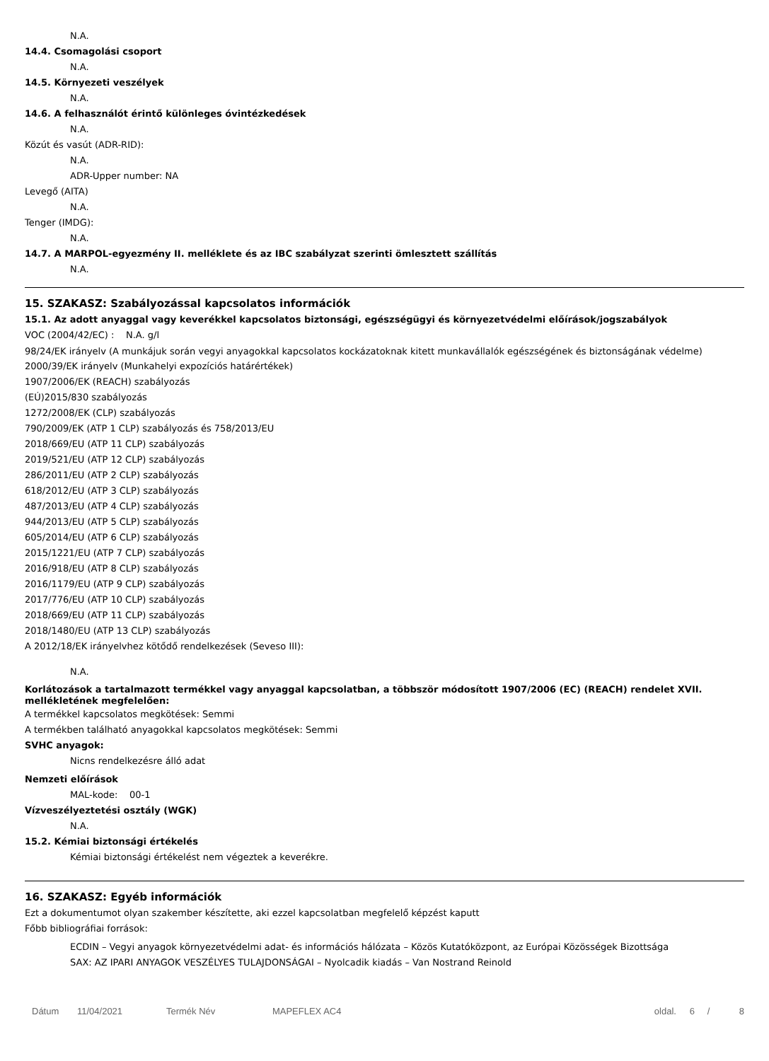N.A.
14.4. Csomagolási csoport
N.A.
14.5. Környezeti veszélyek
N.A.
14.6. A felhasználót érintő különleges óvintézkedések
N.A.
Közút és vasút (ADR-RID):
N.A.
ADR-Upper number: NA
Levegő (AITA)
N.A.
Tenger (IMDG):
N.A.
14.7. A MARPOL-egyezmény II. melléklete és az IBC szabályzat szerinti ömlesztett szállítás
N.A.
15. SZAKASZ: Szabályozással kapcsolatos információk
15.1. Az adott anyaggal vagy keverékkel kapcsolatos biztonsági, egészségügyi és környezetvédelmi előírások/jogszabályok
VOC (2004/42/EC) : N.A. g/l
98/24/EK irányelv (A munkájuk során vegyi anyagokkal kapcsolatos kockázatoknak kitett munkavállalók egészségének és biztonságának védelme)
2000/39/EK irányelv (Munkahelyi expozíciós határértékek)
1907/2006/EK (REACH) szabályozás
(EÚ)2015/830 szabályozás
1272/2008/EK (CLP) szabályozás
790/2009/EK (ATP 1 CLP) szabályozás és 758/2013/EU
2018/669/EU (ATP 11 CLP) szabályozás
2019/521/EU (ATP 12 CLP) szabályozás
286/2011/EU (ATP 2 CLP) szabályozás
618/2012/EU (ATP 3 CLP) szabályozás
487/2013/EU (ATP 4 CLP) szabályozás
944/2013/EU (ATP 5 CLP) szabályozás
605/2014/EU (ATP 6 CLP) szabályozás
2015/1221/EU (ATP 7 CLP) szabályozás
2016/918/EU (ATP 8 CLP) szabályozás
2016/1179/EU (ATP 9 CLP) szabályozás
2017/776/EU (ATP 10 CLP) szabályozás
2018/669/EU (ATP 11 CLP) szabályozás
2018/1480/EU (ATP 13 CLP) szabályozás
A 2012/18/EK irányelvhez kötődő rendelkezések (Seveso III):
N.A.
Korlátozások a tartalmazott termékkel vagy anyaggal kapcsolatban, a többször módosított 1907/2006 (EC) (REACH) rendelet XVII. mellékletének megfelelően:
A termékkel kapcsolatos megkötések: Semmi
A termékben található anyagokkal kapcsolatos megkötések: Semmi
SVHC anyagok:
Nicns rendelkezésre álló adat
Nemzeti előírások
MAL-kode: 00-1
Vízveszélyeztetési osztály (WGK)
N.A.
15.2. Kémiai biztonsági értékelés
Kémiai biztonsági értékelést nem végeztek a keverékre.
16. SZAKASZ: Egyéb információk
Ezt a dokumentumot olyan szakember készítette, aki ezzel kapcsolatban megfelelő képzést kaputt
Főbb bibliográfiai források:
ECDIN – Vegyi anyagok környezetvédelmi adat- és információs hálózata – Közös Kutatóközpont, az Európai Közösségek Bizottsága
SAX: AZ IPARI ANYAGOK VESZÉLYES TULAJDONSÁGAI – Nyolcadik kiadás – Van Nostrand Reinold
Dátum 11/04/2021 Termék Név MAPEFLEX AC4 oldal. 6 / 8